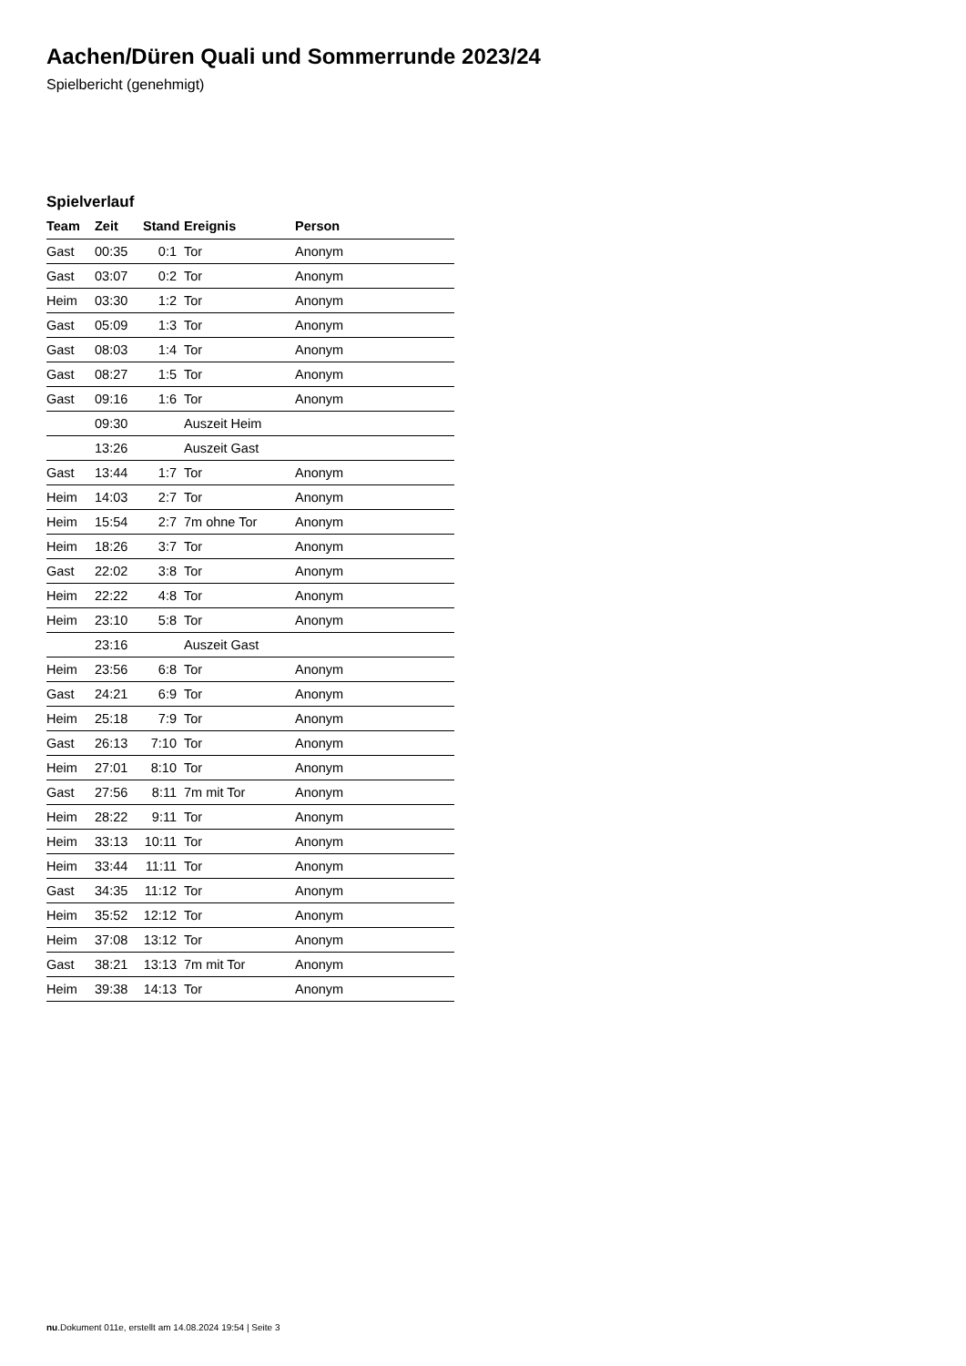Aachen/Düren Quali und Sommerrunde 2023/24
Spielbericht (genehmigt)
Spielverlauf
| Team | Zeit | Stand | Ereignis | Person |
| --- | --- | --- | --- | --- |
| Gast | 00:35 | 0:1 | Tor | Anonym |
| Gast | 03:07 | 0:2 | Tor | Anonym |
| Heim | 03:30 | 1:2 | Tor | Anonym |
| Gast | 05:09 | 1:3 | Tor | Anonym |
| Gast | 08:03 | 1:4 | Tor | Anonym |
| Gast | 08:27 | 1:5 | Tor | Anonym |
| Gast | 09:16 | 1:6 | Tor | Anonym |
| | 09:30 | | Auszeit Heim | |
| | 13:26 | | Auszeit Gast | |
| Gast | 13:44 | 1:7 | Tor | Anonym |
| Heim | 14:03 | 2:7 | Tor | Anonym |
| Heim | 15:54 | 2:7 | 7m ohne Tor | Anonym |
| Heim | 18:26 | 3:7 | Tor | Anonym |
| Gast | 22:02 | 3:8 | Tor | Anonym |
| Heim | 22:22 | 4:8 | Tor | Anonym |
| Heim | 23:10 | 5:8 | Tor | Anonym |
| | 23:16 | | Auszeit Gast | |
| Heim | 23:56 | 6:8 | Tor | Anonym |
| Gast | 24:21 | 6:9 | Tor | Anonym |
| Heim | 25:18 | 7:9 | Tor | Anonym |
| Gast | 26:13 | 7:10 | Tor | Anonym |
| Heim | 27:01 | 8:10 | Tor | Anonym |
| Gast | 27:56 | 8:11 | 7m mit Tor | Anonym |
| Heim | 28:22 | 9:11 | Tor | Anonym |
| Heim | 33:13 | 10:11 | Tor | Anonym |
| Heim | 33:44 | 11:11 | Tor | Anonym |
| Gast | 34:35 | 11:12 | Tor | Anonym |
| Heim | 35:52 | 12:12 | Tor | Anonym |
| Heim | 37:08 | 13:12 | Tor | Anonym |
| Gast | 38:21 | 13:13 | 7m mit Tor | Anonym |
| Heim | 39:38 | 14:13 | Tor | Anonym |
nu.Dokument 011e, erstellt am 14.08.2024 19:54 | Seite 3